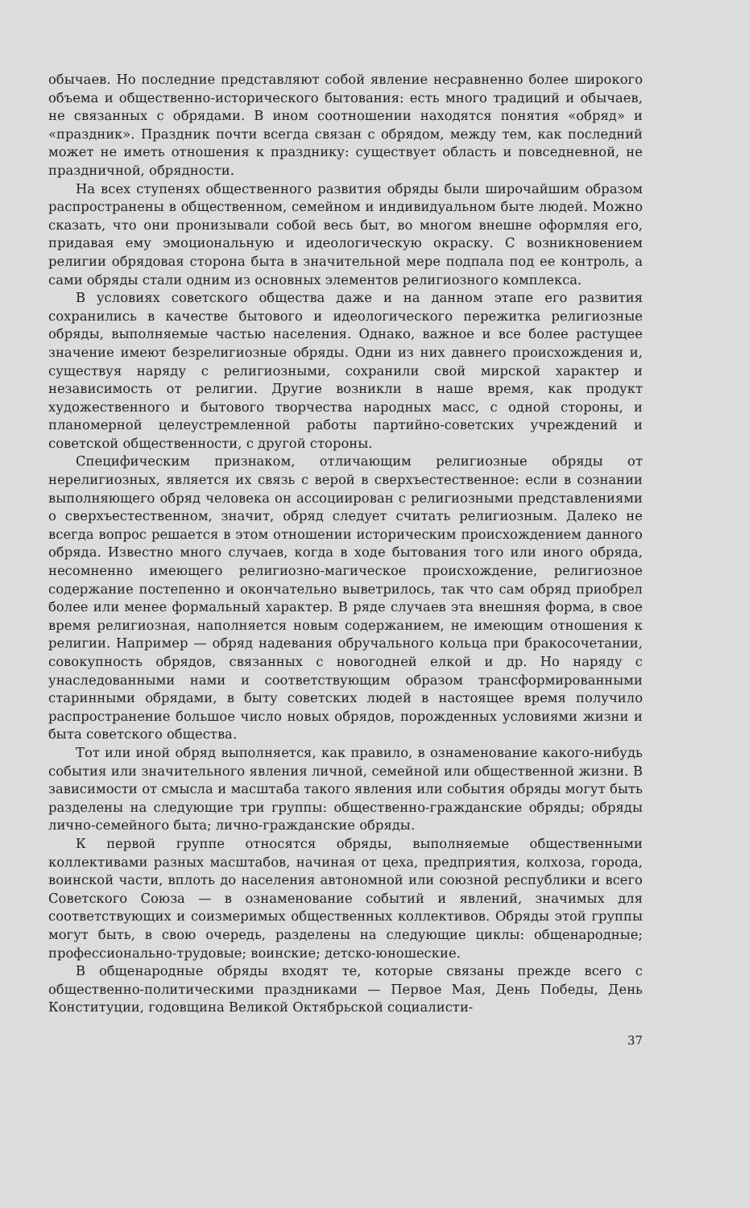обычаев. Но последние представляют собой явление несравненно более широкого объема и общественно-исторического бытования: есть много традиций и обычаев, не связанных с обрядами. В ином соотношении находятся понятия «обряд» и «праздник». Праздник почти всегда связан с обрядом, между тем, как последний может не иметь отношения к празднику: существует область и повседневной, не праздничной, обрядности.
На всех ступенях общественного развития обряды были широчайшим образом распространены в общественном, семейном и индивидуальном быте людей. Можно сказать, что они пронизывали собой весь быт, во многом внешне оформляя его, придавая ему эмоциональную и идеологическую окраску. С возникновением религии обрядовая сторона быта в значительной мере подпала под ее контроль, а сами обряды стали одним из основных элементов религиозного комплекса.
В условиях советского общества даже и на данном этапе его развития сохранились в качестве бытового и идеологического пережитка религиозные обряды, выполняемые частью населения. Однако, важное и все более растущее значение имеют безрелигиозные обряды. Одни из них давнего происхождения и, существуя наряду с религиозными, сохранили свой мирской характер и независимость от религии. Другие возникли в наше время, как продукт художественного и бытового творчества народных масс, с одной стороны, и планомерной целеустремленной работы партийно-советских учреждений и советской общественности, с другой стороны.
Специфическим признаком, отличающим религиозные обряды от нерелигиозных, является их связь с верой в сверхъестественное: если в сознании выполняющего обряд человека он ассоциирован с религиозными представлениями о сверхъестественном, значит, обряд следует считать религиозным. Далеко не всегда вопрос решается в этом отношении историческим происхождением данного обряда. Известно много случаев, когда в ходе бытования того или иного обряда, несомненно имеющего религиозно-магическое происхождение, религиозное содержание постепенно и окончательно выветрилось, так что сам обряд приобрел более или менее формальный характер. В ряде случаев эта внешняя форма, в свое время религиозная, наполняется новым содержанием, не имеющим отношения к религии. Например — обряд надевания обручального кольца при бракосочетании, совокупность обрядов, связанных с новогодней елкой и др. Но наряду с унаследованными нами и соответствующим образом трансформированными старинными обрядами, в быту советских людей в настоящее время получило распространение большое число новых обрядов, порожденных условиями жизни и быта советского общества.
Тот или иной обряд выполняется, как правило, в ознаменование какого-нибудь события или значительного явления личной, семейной или общественной жизни. В зависимости от смысла и масштаба такого явления или события обряды могут быть разделены на следующие три группы: общественно-гражданские обряды; обряды лично-семейного быта; лично-гражданские обряды.
К первой группе относятся обряды, выполняемые общественными коллективами разных масштабов, начиная от цеха, предприятия, колхоза, города, воинской части, вплоть до населения автономной или союзной республики и всего Советского Союза — в ознаменование событий и явлений, значимых для соответствующих и соизмеримых общественных коллективов. Обряды этой группы могут быть, в свою очередь, разделены на следующие циклы: общенародные; профессионально-трудовые; воинские; детско-юношеские.
В общенародные обряды входят те, которые связаны прежде всего с общественно-политическими праздниками — Первое Мая, День Победы, День Конституции, годовщина Великой Октябрьской социалисти-
37